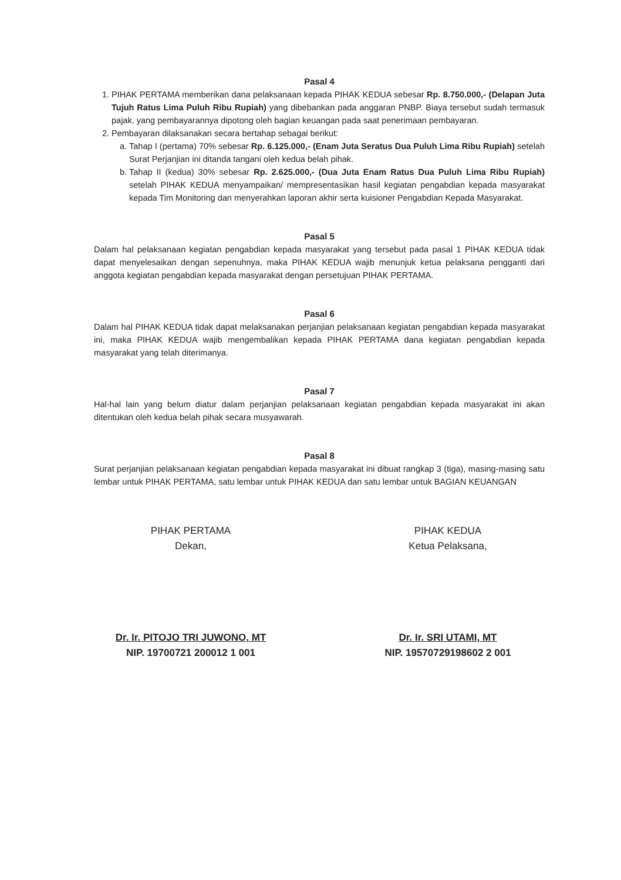Pasal 4
1. PIHAK PERTAMA memberikan dana pelaksanaan kepada PIHAK KEDUA sebesar Rp. 8.750.000,- (Delapan Juta Tujuh Ratus Lima Puluh Ribu Rupiah) yang dibebankan pada anggaran PNBP. Biaya tersebut sudah termasuk pajak, yang pembayarannya dipotong oleh bagian keuangan pada saat penerimaan pembayaran.
2. Pembayaran dilaksanakan secara bertahap sebagai berikut:
a. Tahap I (pertama) 70% sebesar Rp. 6.125.000,- (Enam Juta Seratus Dua Puluh Lima Ribu Rupiah) setelah Surat Perjanjian ini ditanda tangani oleh kedua belah pihak.
b. Tahap II (kedua) 30% sebesar Rp. 2.625.000,- (Dua Juta Enam Ratus Dua Puluh Lima Ribu Rupiah) setelah PIHAK KEDUA menyampaikan/ mempresentasikan hasil kegiatan pengabdian kepada masyarakat kepada Tim Monitoring dan menyerahkan laporan akhir serta kuisioner Pengabdian Kepada Masyarakat.
Pasal 5
Dalam hal pelaksanaan kegiatan pengabdian kepada masyarakat yang tersebut pada pasal 1 PIHAK KEDUA tidak dapat menyelesaikan dengan sepenuhnya, maka PIHAK KEDUA wajib menunjuk ketua pelaksana pengganti dari anggota kegiatan pengabdian kepada masyarakat dengan persetujuan PIHAK PERTAMA.
Pasal 6
Dalam hal PIHAK KEDUA tidak dapat melaksanakan perjanjian pelaksanaan kegiatan pengabdian kepada masyarakat ini, maka PIHAK KEDUA wajib mengembalikan kepada PIHAK PERTAMA dana kegiatan pengabdian kepada masyarakat yang telah diterimanya.
Pasal 7
Hal-hal lain yang belum diatur dalam perjanjian pelaksanaan kegiatan pengabdian kepada masyarakat ini akan ditentukan oleh kedua belah pihak secara musyawarah.
Pasal 8
Surat perjanjian pelaksanaan kegiatan pengabdian kepada masyarakat ini dibuat rangkap 3 (tiga), masing-masing satu lembar untuk PIHAK PERTAMA, satu lembar untuk PIHAK KEDUA dan satu lembar untuk BAGIAN KEUANGAN
PIHAK PERTAMA
Dekan,
Dr. Ir. PITOJO TRI JUWONO, MT
NIP. 19700721 200012 1 001
PIHAK KEDUA
Ketua Pelaksana,
Dr. Ir. SRI UTAMI, MT
NIP. 19570729198602 2 001